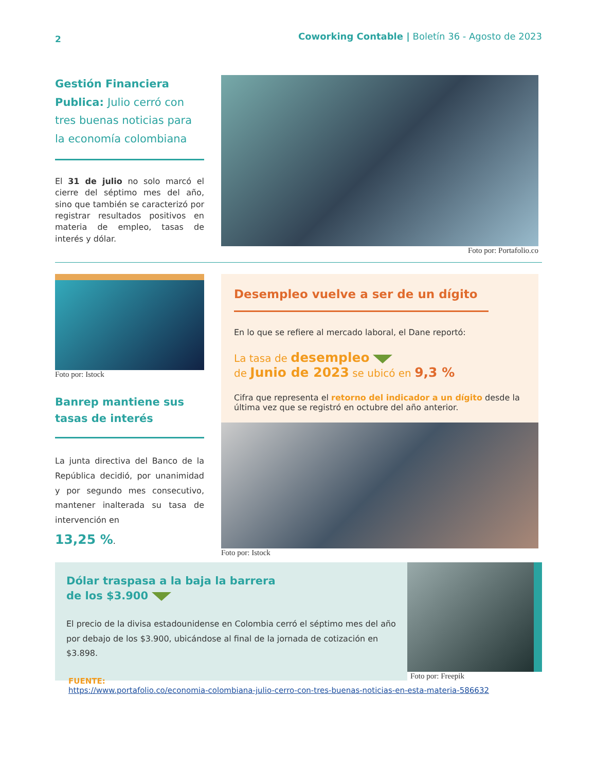2 Coworking Contable | Boletín 36 - Agosto de 2023
Gestión Financiera
Publica: Julio cerró con tres buenas noticias para la economía colombiana
El 31 de julio no solo marcó el cierre del séptimo mes del año, sino que también se caracterizó por registrar resultados positivos en materia de empleo, tasas de interés y dólar.
Foto por: Portafolio.co
Foto por: Istock
Banrep mantiene sus tasas de interés
La junta directiva del Banco de la República decidió, por unanimidad y por segundo mes consecutivo, mantener inalterada su tasa de intervención en
13,25 %.
Desempleo vuelve a ser de un dígito
En lo que se refiere al mercado laboral, el Dane reportó:
La tasa de desempleo
de Junio de 2023 se ubicó en 9,3 %
Cifra que representa el retorno del indicador a un dígito desde la última vez que se registró en octubre del año anterior.
Foto por: Istock
Dólar traspasa a la baja la barrera
de los $3.900
El precio de la divisa estadounidense en Colombia cerró el séptimo mes del año por debajo de los $3.900, ubicándose al final de la jornada de cotización en $3.898.
Foto por: Freepik
FUENTE:
https://www.portafolio.co/economia-colombiana-julio-cerro-con-tres-buenas-noticias-en-esta-materia-586632